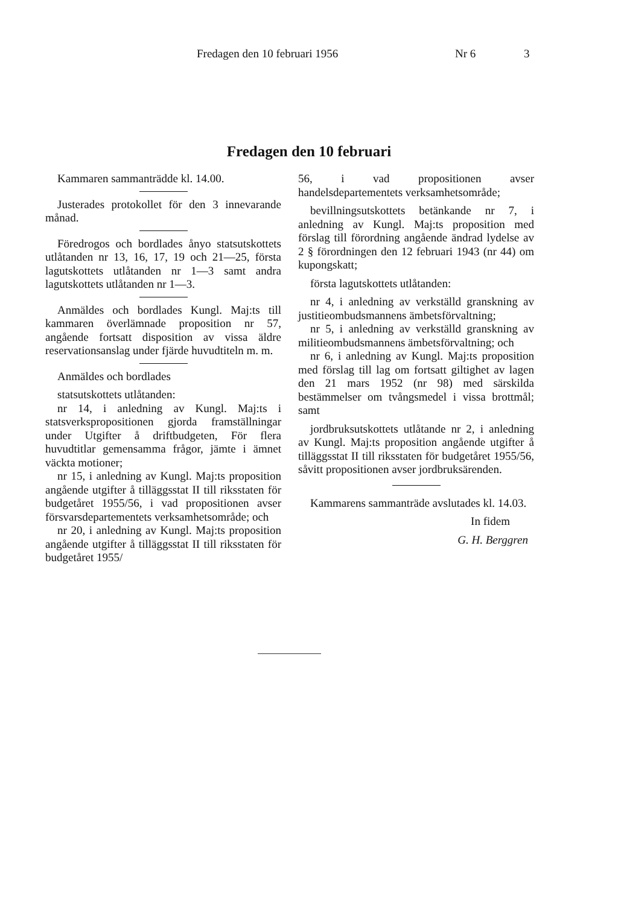Fredagen den 10 februari 1956 Nr 6 3
Fredagen den 10 februari
Kammaren sammanträdde kl. 14.00.
Justerades protokollet för den 3 innevarande månad.
Föredrogos och bordlades ånyo statsutskottets utlåtanden nr 13, 16, 17, 19 och 21—25, första lagutskottets utlåtanden nr 1—3 samt andra lagutskottets utlåtanden nr 1—3.
Anmäldes och bordlades Kungl. Maj:ts till kammaren överlämnade proposition nr 57, angående fortsatt disposition av vissa äldre reservationsanslag under fjärde huvudtiteln m. m.
Anmäldes och bordlades
statsutskottets utlåtanden:
nr 14, i anledning av Kungl. Maj:ts i statsverkspropositionen gjorda framställningar under Utgifter å driftbudgeten, För flera huvudtitlar gemensamma frågor, jämte i ämnet väckta motioner;
nr 15, i anledning av Kungl. Maj:ts proposition angående utgifter å tilläggsstat II till riksstaten för budgetåret 1955/56, i vad propositionen avser försvarsdepartementets verksamhetsområde; och
nr 20, i anledning av Kungl. Maj:ts proposition angående utgifter å tilläggsstat II till riksstaten för budgetåret 1955/
56, i vad propositionen avser handelsdepartementets verksamhetsområde;
bevillningsutskottets betänkande nr 7, i anledning av Kungl. Maj:ts proposition med förslag till förordning angående ändrad lydelse av 2 § förordningen den 12 februari 1943 (nr 44) om kupongskatt;
första lagutskottets utlåtanden:
nr 4, i anledning av verkställd granskning av justitieombudsmannens ämbetsförvaltning;
nr 5, i anledning av verkställd granskning av militieombudsmannens ämbetsförvaltning; och
nr 6, i anledning av Kungl. Maj:ts proposition med förslag till lag om fortsatt giltighet av lagen den 21 mars 1952 (nr 98) med särskilda bestämmelser om tvångsmedel i vissa brottmål; samt
jordbruksutskottets utlåtande nr 2, i anledning av Kungl. Maj:ts proposition angående utgifter å tilläggsstat II till riksstaten för budgetåret 1955/56, såvitt propositionen avser jordbruksärenden.
Kammarens sammanträde avslutades kl. 14.03.
In fidem
G. H. Berggren